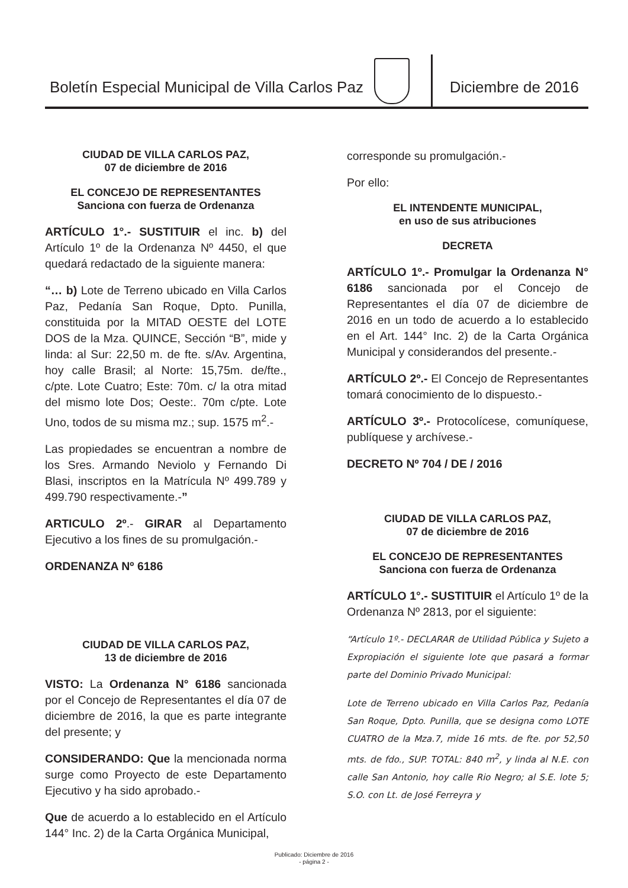Boletín Especial Municipal de Villa Carlos Paz
Diciembre de 2016
CIUDAD DE VILLA CARLOS PAZ,
07 de diciembre de 2016
EL CONCEJO DE REPRESENTANTES
Sanciona con fuerza de Ordenanza
ARTÍCULO 1°.- SUSTITUIR el inc. b) del Artículo 1º de la Ordenanza Nº 4450, el que quedará redactado de la siguiente manera:
“… b) Lote de Terreno ubicado en Villa Carlos Paz, Pedanía San Roque, Dpto. Punilla, constituida por la MITAD OESTE del LOTE DOS de la Mza. QUINCE, Sección “B”, mide y linda: al Sur: 22,50 m. de fte. s/Av. Argentina, hoy calle Brasil; al Norte: 15,75m. de/fte., c/pte. Lote Cuatro; Este: 70m. c/ la otra mitad del mismo lote Dos; Oeste:. 70m c/pte. Lote Uno, todos de su misma mz.; sup. 1575 m<sup>2</sup>.-
Las propiedades se encuentran a nombre de los Sres. Armando Neviolo y Fernando Di Blasi, inscriptos en la Matrícula Nº 499.789 y 499.790 respectivamente.-”
ARTICULO 2º.- GIRAR al Departamento Ejecutivo a los fines de su promulgación.-
ORDENANZA Nº 6186
CIUDAD DE VILLA CARLOS PAZ,
13 de diciembre de 2016
VISTO: La Ordenanza N° 6186 sancionada por el Concejo de Representantes el día 07 de diciembre de 2016, la que es parte integrante del presente; y
CONSIDERANDO: Que la mencionada norma surge como Proyecto de este Departamento Ejecutivo y ha sido aprobado.-
Que de acuerdo a lo establecido en el Artículo 144° Inc. 2) de la Carta Orgánica Municipal,
corresponde su promulgación.-
Por ello:
EL INTENDENTE MUNICIPAL,
en uso de sus atribuciones
DECRETA
ARTÍCULO 1º.- Promulgar la Ordenanza N° 6186 sancionada por el Concejo de Representantes el día 07 de diciembre de 2016 en un todo de acuerdo a lo establecido en el Art. 144° Inc. 2) de la Carta Orgánica Municipal y considerandos del presente.-
ARTÍCULO 2º.- El Concejo de Representantes tomará conocimiento de lo dispuesto.-
ARTÍCULO 3º.- Protocolícese, comuníquese, publíquese y archívese.-
DECRETO Nº 704 / DE / 2016
CIUDAD DE VILLA CARLOS PAZ,
07 de diciembre de 2016
EL CONCEJO DE REPRESENTANTES
Sanciona con fuerza de Ordenanza
ARTÍCULO 1°.- SUSTITUIR el Artículo 1º de la Ordenanza Nº 2813, por el siguiente:
“Artículo 1º.- DECLARAR de Utilidad Pública y Sujeto a Expropiación el siguiente lote que pasará a formar parte del Dominio Privado Municipal:
Lote de Terreno ubicado en Villa Carlos Paz, Pedanía San Roque, Dpto. Punilla, que se designa como LOTE CUATRO de la Mza.7, mide 16 mts. de fte. por 52,50 mts. de fdo., SUP. TOTAL: 840 m<sup>2</sup>, y linda al N.E. con calle San Antonio, hoy calle Rio Negro; al S.E. lote 5; S.O. con Lt. de José Ferreyra y
Publicado: Diciembre de 2016
- página 2 -